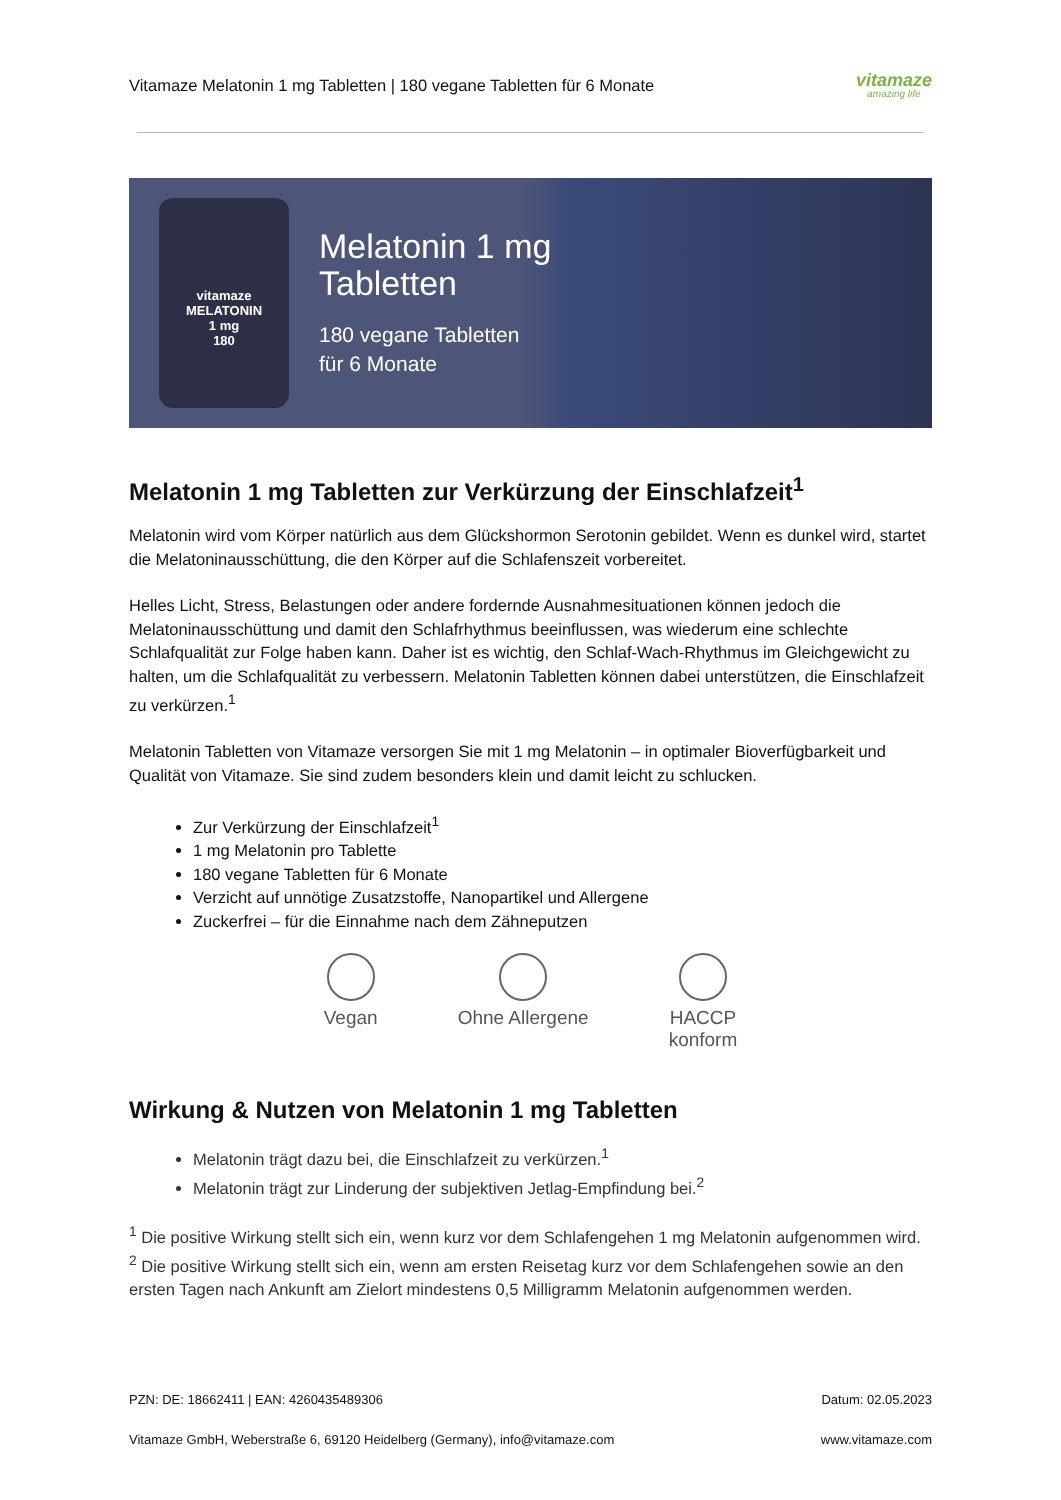Vitamaze Melatonin 1 mg Tabletten | 180 vegane Tabletten für 6 Monate
vitamaze
amazing life
vitamaze
MELATONIN
1 mg
180
Melatonin 1 mg
Tabletten
180 vegane Tabletten
für 6 Monate
Melatonin 1 mg Tabletten zur Verkürzung der Einschlafzeit<sup>1</sup>
Melatonin wird vom Körper natürlich aus dem Glückshormon Serotonin gebildet. Wenn es dunkel wird, startet die Melatoninausschüttung, die den Körper auf die Schlafenszeit vorbereitet.
Helles Licht, Stress, Belastungen oder andere fordernde Ausnahmesituationen können jedoch die Melatoninausschüttung und damit den Schlafrhythmus beeinflussen, was wiederum eine schlechte Schlafqualität zur Folge haben kann. Daher ist es wichtig, den Schlaf-Wach-Rhythmus im Gleichgewicht zu halten, um die Schlafqualität zu verbessern. Melatonin Tabletten können dabei unterstützen, die Einschlafzeit zu verkürzen.<sup>1</sup>
Melatonin Tabletten von Vitamaze versorgen Sie mit 1 mg Melatonin – in optimaler Bioverfügbarkeit und Qualität von Vitamaze. Sie sind zudem besonders klein und damit leicht zu schlucken.
Zur Verkürzung der Einschlafzeit<sup>1</sup>
1 mg Melatonin pro Tablette
180 vegane Tabletten für 6 Monate
Verzicht auf unnötige Zusatzstoffe, Nanopartikel und Allergene
Zuckerfrei – für die Einnahme nach dem Zähneputzen
Vegan Ohne Allergene HACCP
konform
Wirkung & Nutzen von Melatonin 1 mg Tabletten
Melatonin trägt dazu bei, die Einschlafzeit zu verkürzen.<sup>1</sup>
Melatonin trägt zur Linderung der subjektiven Jetlag-Empfindung bei.<sup>2</sup>
<sup>1</sup> Die positive Wirkung stellt sich ein, wenn kurz vor dem Schlafengehen 1 mg Melatonin aufgenommen wird. <sup>2</sup> Die positive Wirkung stellt sich ein, wenn am ersten Reisetag kurz vor dem Schlafengehen sowie an den ersten Tagen nach Ankunft am Zielort mindestens 0,5 Milligramm Melatonin aufgenommen werden.
PZN: DE: 18662411 | EAN: 4260435489306 Datum: 02.05.2023
Vitamaze GmbH, Weberstraße 6, 69120 Heidelberg (Germany), info@vitamaze.com www.vitamaze.com